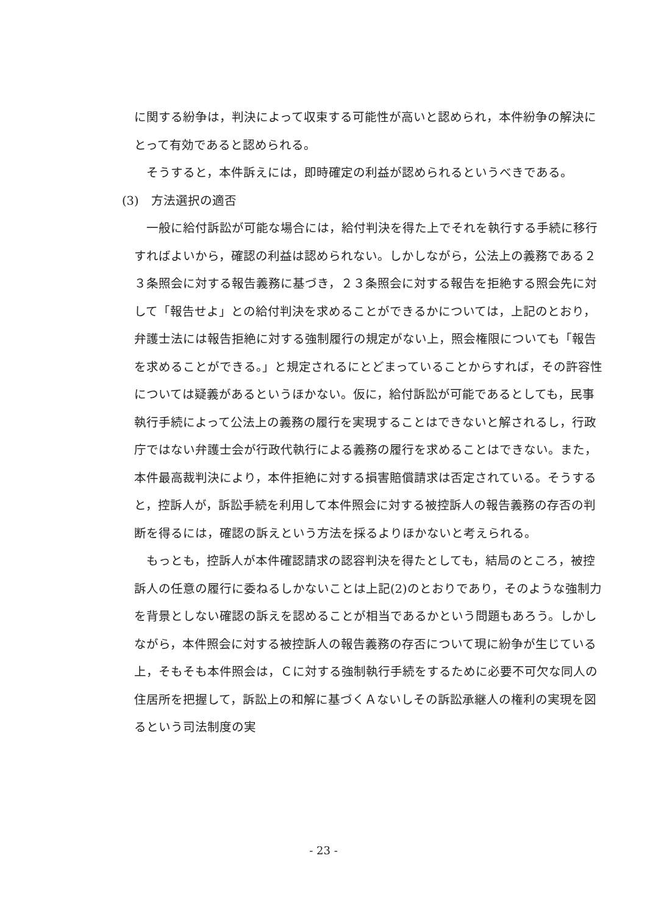に関する紛争は，判決によって収束する可能性が高いと認められ，本件紛争の解決にとって有効であると認められる。
そうすると，本件訴えには，即時確定の利益が認められるというべきである。
(3)　方法選択の適否
一般に給付訴訟が可能な場合には，給付判決を得た上でそれを執行する手続に移行すればよいから，確認の利益は認められない。しかしながら，公法上の義務である２３条照会に対する報告義務に基づき，２３条照会に対する報告を拒絶する照会先に対して「報告せよ」との給付判決を求めることができるかについては，上記のとおり，弁護士法には報告拒絶に対する強制履行の規定がない上，照会権限についても「報告を求めることができる。」と規定されるにとどまっていることからすれば，その許容性については疑義があるというほかない。仮に，給付訴訟が可能であるとしても，民事執行手続によって公法上の義務の履行を実現することはできないと解されるし，行政庁ではない弁護士会が行政代執行による義務の履行を求めることはできない。また，本件最高裁判決により，本件拒絶に対する損害賠償請求は否定されている。そうすると，控訴人が，訴訟手続を利用して本件照会に対する被控訴人の報告義務の存否の判断を得るには，確認の訴えという方法を採るよりほかないと考えられる。
もっとも，控訴人が本件確認請求の認容判決を得たとしても，結局のところ，被控訴人の任意の履行に委ねるしかないことは上記(2)のとおりであり，そのような強制力を背景としない確認の訴えを認めることが相当であるかという問題もあろう。しかしながら，本件照会に対する被控訴人の報告義務の存否について現に紛争が生じている上，そもそも本件照会は，Ｃに対する強制執行手続をするために必要不可欠な同人の住居所を把握して，訴訟上の和解に基づくＡないしその訴訟承継人の権利の実現を図るという司法制度の実
- 23 -